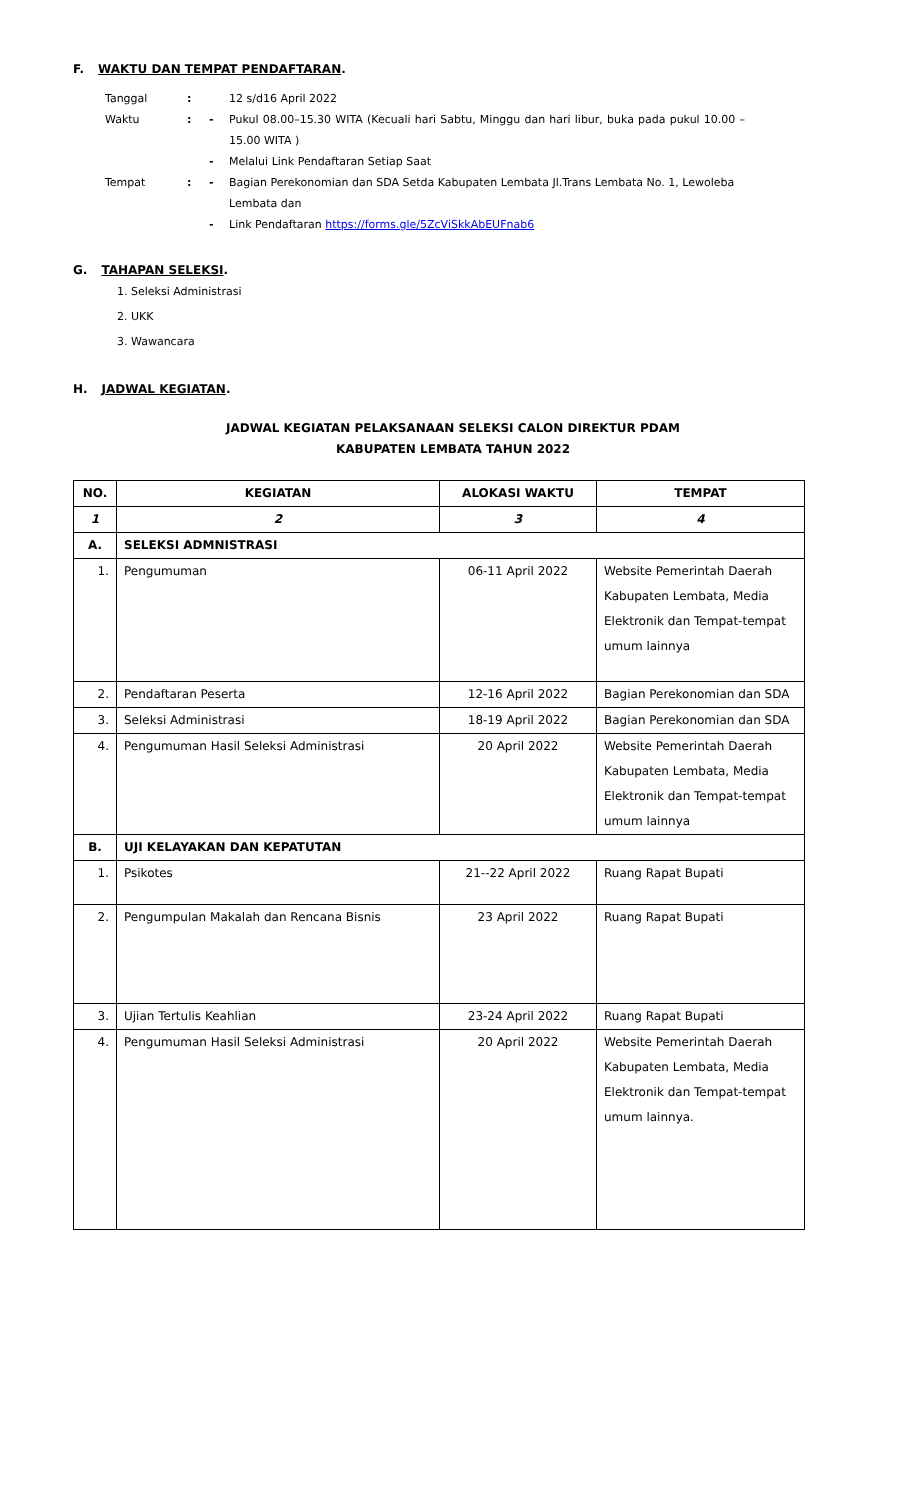F. WAKTU DAN TEMPAT PENDAFTARAN.
| Tanggal | : | | 12 s/d16 April 2022 |
| Waktu | : | - | Pukul 08.00–15.30 WITA (Kecuali hari Sabtu, Minggu dan hari libur, buka pada pukul 10.00 – 15.00 WITA ) |
| | | - | Melalui Link Pendaftaran Setiap Saat |
| Tempat | : | - | Bagian Perekonomian dan SDA Setda Kabupaten Lembata Jl.Trans Lembata No. 1, Lewoleba Lembata dan |
| | | - | Link Pendaftaran https://forms.gle/5ZcViSkkAbEUFnab6 |
G. TAHAPAN SELEKSI.
1. Seleksi Administrasi
2. UKK
3. Wawancara
H. JADWAL KEGIATAN.
JADWAL KEGIATAN PELAKSANAAN SELEKSI CALON DIREKTUR PDAM
KABUPATEN LEMBATA TAHUN 2022
| NO. | KEGIATAN | ALOKASI WAKTU | TEMPAT |
| --- | --- | --- | --- |
| 1 | 2 | 3 | 4 |
| A. | SELEKSI ADMNISTRASI | | |
| 1. | Pengumuman | 06-11 April 2022 | Website Pemerintah Daerah Kabupaten Lembata, Media Elektronik dan Tempat-tempat umum lainnya |
| 2. | Pendaftaran Peserta | 12-16 April 2022 | Bagian Perekonomian dan SDA |
| 3. | Seleksi Administrasi | 18-19 April 2022 | Bagian Perekonomian dan SDA |
| 4. | Pengumuman Hasil Seleksi Administrasi | 20 April 2022 | Website Pemerintah Daerah Kabupaten Lembata, Media Elektronik dan Tempat-tempat umum lainnya |
| B. | UJI KELAYAKAN DAN KEPATUTAN | | |
| 1. | Psikotes | 21--22 April 2022 | Ruang Rapat Bupati |
| 2. | Pengumpulan Makalah dan Rencana Bisnis | 23 April 2022 | Ruang Rapat Bupati |
| 3. | Ujian Tertulis Keahlian | 23-24 April 2022 | Ruang Rapat Bupati |
| 4. | Pengumuman Hasil Seleksi Administrasi | 20 April 2022 | Website Pemerintah Daerah Kabupaten Lembata, Media Elektronik dan Tempat-tempat umum lainnya. |